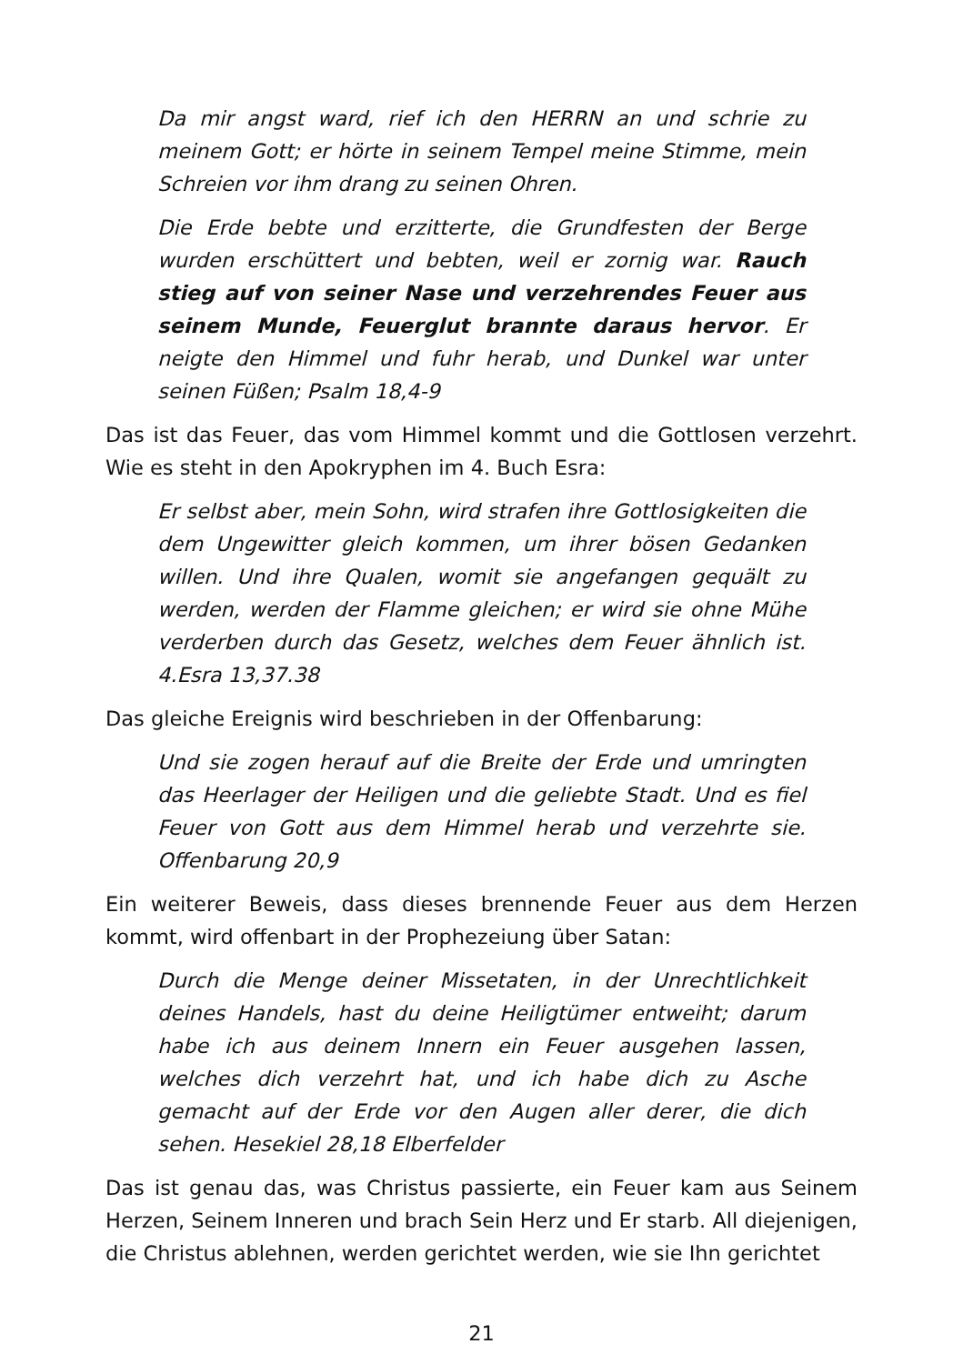Da mir angst ward, rief ich den HERRN an und schrie zu meinem Gott; er hörte in seinem Tempel meine Stimme, mein Schreien vor ihm drang zu seinen Ohren.
Die Erde bebte und erzitterte, die Grundfesten der Berge wurden erschüttert und bebten, weil er zornig war. Rauch stieg auf von seiner Nase und verzehrendes Feuer aus seinem Munde, Feuerglut brannte daraus hervor. Er neigte den Himmel und fuhr herab, und Dunkel war unter seinen Füßen; Psalm 18,4-9
Das ist das Feuer, das vom Himmel kommt und die Gottlosen verzehrt. Wie es steht in den Apokryphen im 4. Buch Esra:
Er selbst aber, mein Sohn, wird strafen ihre Gottlosigkeiten die dem Ungewitter gleich kommen, um ihrer bösen Gedanken willen. Und ihre Qualen, womit sie angefangen gequält zu werden, werden der Flamme gleichen; er wird sie ohne Mühe verderben durch das Gesetz, welches dem Feuer ähnlich ist. 4.Esra 13,37.38
Das gleiche Ereignis wird beschrieben in der Offenbarung:
Und sie zogen herauf auf die Breite der Erde und umringten das Heerlager der Heiligen und die geliebte Stadt. Und es fiel Feuer von Gott aus dem Himmel herab und verzehrte sie. Offenbarung 20,9
Ein weiterer Beweis, dass dieses brennende Feuer aus dem Herzen kommt, wird offenbart in der Prophezeiung über Satan:
Durch die Menge deiner Missetaten, in der Unrechtlichkeit deines Handels, hast du deine Heiligtümer entweiht; darum habe ich aus deinem Innern ein Feuer ausgehen lassen, welches dich verzehrt hat, und ich habe dich zu Asche gemacht auf der Erde vor den Augen aller derer, die dich sehen. Hesekiel 28,18 Elberfelder
Das ist genau das, was Christus passierte, ein Feuer kam aus Seinem Herzen, Seinem Inneren und brach Sein Herz und Er starb. All diejenigen, die Christus ablehnen, werden gerichtet werden, wie sie Ihn gerichtet
21